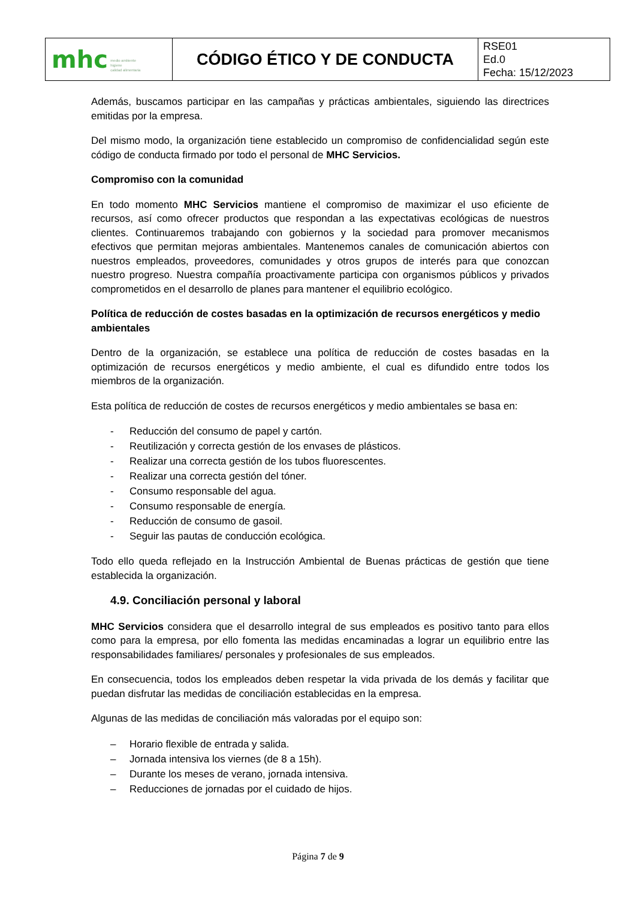| mhc medio ambiente higiene calidad alimentaria | CÓDIGO ÉTICO Y DE CONDUCTA | RSE01 Ed.0 Fecha: 15/12/2023 |
Además, buscamos participar en las campañas y prácticas ambientales, siguiendo las directrices emitidas por la empresa.
Del mismo modo, la organización tiene establecido un compromiso de confidencialidad según este código de conducta firmado por todo el personal de MHC Servicios.
Compromiso con la comunidad
En todo momento MHC Servicios mantiene el compromiso de maximizar el uso eficiente de recursos, así como ofrecer productos que respondan a las expectativas ecológicas de nuestros clientes. Continuaremos trabajando con gobiernos y la sociedad para promover mecanismos efectivos que permitan mejoras ambientales. Mantenemos canales de comunicación abiertos con nuestros empleados, proveedores, comunidades y otros grupos de interés para que conozcan nuestro progreso. Nuestra compañía proactivamente participa con organismos públicos y privados comprometidos en el desarrollo de planes para mantener el equilibrio ecológico.
Política de reducción de costes basadas en la optimización de recursos energéticos y medio ambientales
Dentro de la organización, se establece una política de reducción de costes basadas en la optimización de recursos energéticos y medio ambiente, el cual es difundido entre todos los miembros de la organización.
Esta política de reducción de costes de recursos energéticos y medio ambientales se basa en:
- Reducción del consumo de papel y cartón.
- Reutilización y correcta gestión de los envases de plásticos.
- Realizar una correcta gestión de los tubos fluorescentes.
- Realizar una correcta gestión del tóner.
- Consumo responsable del agua.
- Consumo responsable de energía.
- Reducción de consumo de gasoil.
- Seguir las pautas de conducción ecológica.
Todo ello queda reflejado en la Instrucción Ambiental de Buenas prácticas de gestión que tiene establecida la organización.
4.9. Conciliación personal y laboral
MHC Servicios considera que el desarrollo integral de sus empleados es positivo tanto para ellos como para la empresa, por ello fomenta las medidas encaminadas a lograr un equilibrio entre las responsabilidades familiares/ personales y profesionales de sus empleados.
En consecuencia, todos los empleados deben respetar la vida privada de los demás y facilitar que puedan disfrutar las medidas de conciliación establecidas en la empresa.
Algunas de las medidas de conciliación más valoradas por el equipo son:
– Horario flexible de entrada y salida.
– Jornada intensiva los viernes (de 8 a 15h).
– Durante los meses de verano, jornada intensiva.
– Reducciones de jornadas por el cuidado de hijos.
Página 7 de 9